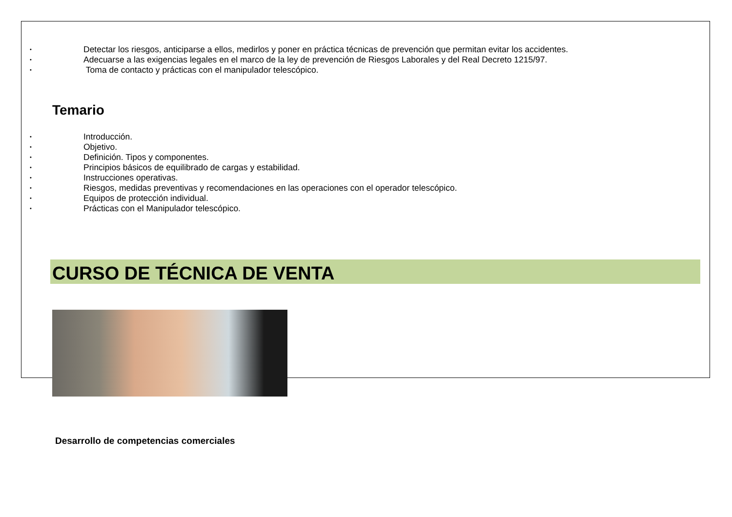• Detectar los riesgos, anticiparse a ellos, medirlos y poner en práctica técnicas de prevención que permitan evitar los accidentes.
• Adecuarse a las exigencias legales en el marco de la ley de prevención de Riesgos Laborales y del Real Decreto 1215/97.
• Toma de contacto y prácticas con el manipulador telescópico.
Temario
• Introducción.
• Objetivo.
• Definición. Tipos y componentes.
• Principios básicos de equilibrado de cargas y estabilidad.
• Instrucciones operativas.
• Riesgos, medidas preventivas y recomendaciones en las operaciones con el operador telescópico.
• Equipos de protección individual.
• Prácticas con el Manipulador telescópico.
CURSO DE TÉCNICA DE VENTA
Desarrollo de competencias comerciales